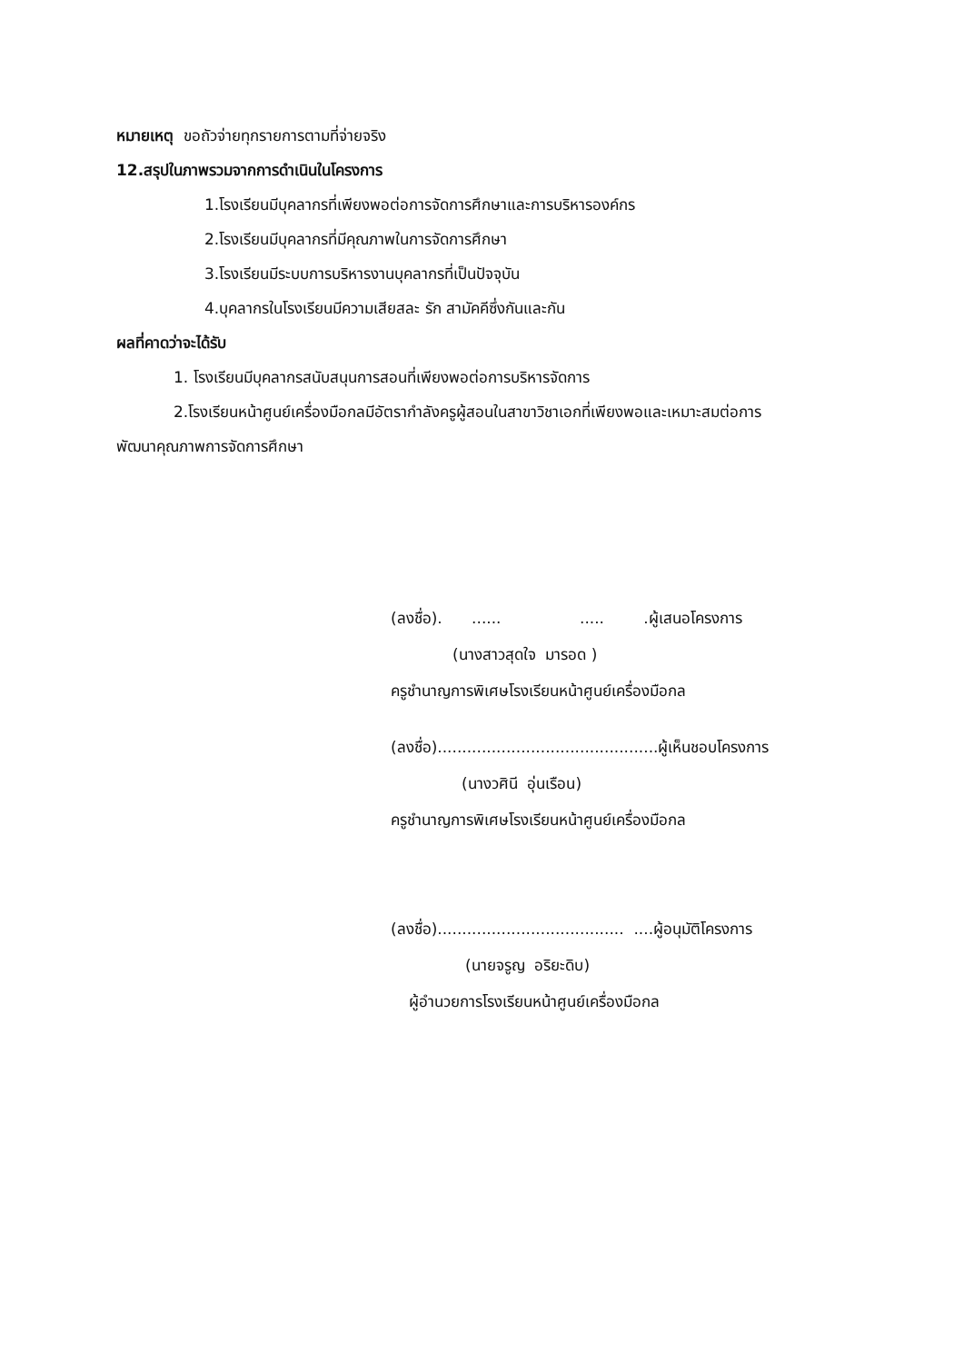หมายเหตุ ขอถัวจ่ายทุกรายการตามที่จ่ายจริง
12.สรุปในภาพรวมจากการดำเนินในโครงการ
1.โรงเรียนมีบุคลากรที่เพียงพอต่อการจัดการศึกษาและการบริหารองค์กร
2.โรงเรียนมีบุคลากรที่มีคุณภาพในการจัดการศึกษา
3.โรงเรียนมีระบบการบริหารงานบุคลากรที่เป็นปัจจุบัน
4.บุคลากรในโรงเรียนมีความเสียสละ รัก สามัคคีซึ่งกันและกัน
ผลที่คาดว่าจะได้รับ
1. โรงเรียนมีบุคลากรสนับสนุนการสอนที่เพียงพอต่อการบริหารจัดการ
2.โรงเรียนหน้าศูนย์เครื่องมือกลมีอัตรากำลังครูผู้สอนในสาขาวิชาเอกที่เพียงพอและเหมาะสมต่อการ
พัฒนาคุณภาพการจัดการศึกษา
(ลงชื่อ). ...... ..... .ผู้เสนอโครงการ
(นางสาวสุดใจ มารอด )
ครูชำนาญการพิเศษโรงเรียนหน้าศูนย์เครื่องมือกล
(ลงชื่อ).............................................ผู้เห็นชอบโครงการ
(นางวศินี อุ่นเรือน)
ครูชำนาญการพิเศษโรงเรียนหน้าศูนย์เครื่องมือกล
(ลงชื่อ)...................................... ....ผู้อนุมัติโครงการ
(นายจรูญ อริยะดิบ)
ผู้อำนวยการโรงเรียนหน้าศูนย์เครื่องมือกล